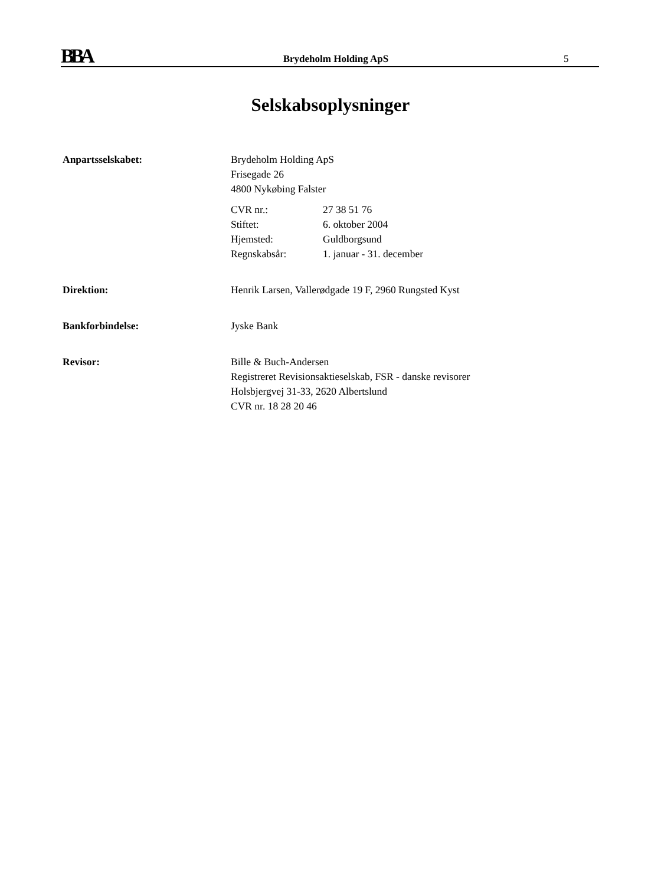BBA
Brydeholm Holding ApS
5
Selskabsoplysninger
Anpartsselskabet: Brydeholm Holding ApS
Frisegade 26
4800 Nykøbing Falster
CVR nr.: 27 38 51 76 Stiftet: 6. oktober 2004 Hjemsted: Guldborgsund Regnskabsår: 1. januar - 31. december
Direktion: Henrik Larsen, Vallerødgade 19 F, 2960 Rungsted Kyst
Bankforbindelse: Jyske Bank
Revisor: Bille & Buch-Andersen
Registreret Revisionsaktieselskab, FSR - danske revisorer
Holsbjergvej 31-33, 2620 Albertslund
CVR nr. 18 28 20 46